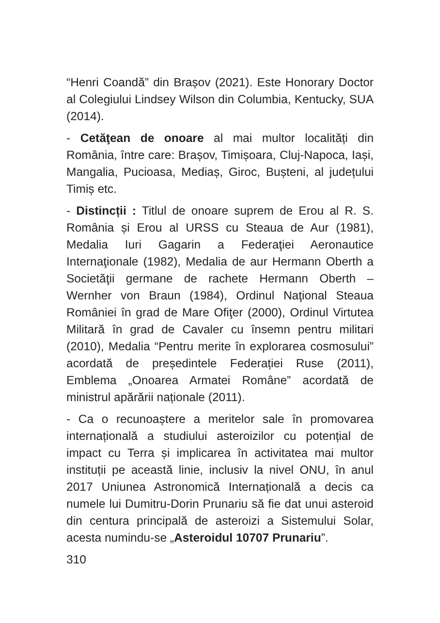“Henri Coandă” din Brașov (2021). Este Honorary Doctor al Colegiului Lindsey Wilson din Columbia, Kentucky, SUA (2014).
- Cetăţean de onoare al mai multor localități din România, între care: Brașov, Timișoara, Cluj-Napoca, Iași, Mangalia, Pucioasa, Mediaș, Giroc, Bușteni, al județului Timiș etc.
- Distincții : Titlul de onoare suprem de Erou al R. S. România și Erou al URSS cu Steaua de Aur (1981), Medalia Iuri Gagarin a Federaţiei Aeronautice Internaţionale (1982), Medalia de aur Hermann Oberth a Societăţii germane de rachete Hermann Oberth – Wernher von Braun (1984), Ordinul Naţional Steaua României în grad de Mare Ofiţer (2000), Ordinul Virtutea Militară în grad de Cavaler cu însemn pentru militari (2010), Medalia “Pentru merite în explorarea cosmosului” acordată de președintele Federației Ruse (2011), Emblema „Onoarea Armatei Române” acordată de ministrul apărării naționale (2011).
- Ca o recunoaștere a meritelor sale în promovarea internațională a studiului asteroizilor cu potențial de impact cu Terra și implicarea în activitatea mai multor instituții pe această linie, inclusiv la nivel ONU, în anul 2017 Uniunea Astronomică Internațională a decis ca numele lui Dumitru-Dorin Prunariu să fie dat unui asteroid din centura principală de asteroizi a Sistemului Solar, acesta numindu-se „Asteroidul 10707 Prunariu”.
310